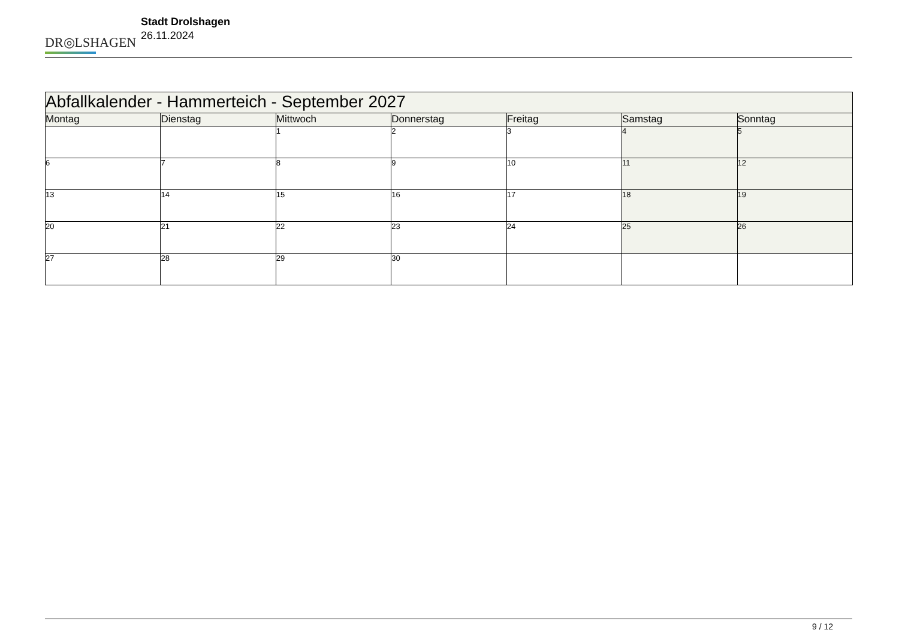DR◎LSHAGEN
Stadt Drolshagen
26.11.2024
| Abfallkalender - Hammerteich - September 2027 | | | | | | |
| --- | --- | --- | --- | --- | --- | --- |
| Montag | Dienstag | Mittwoch | Donnerstag | Freitag | Samstag | Sonntag |
| | | 1 | 2 | 3 | 4 | 5 |
| 6 | 7 | 8 | 9 | 10 | 11 | 12 |
| 13 | 14 | 15 | 16 | 17 | 18 | 19 |
| 20 | 21 | 22 | 23 | 24 | 25 | 26 |
| 27 | 28 | 29 | 30 | | | |
9 / 12